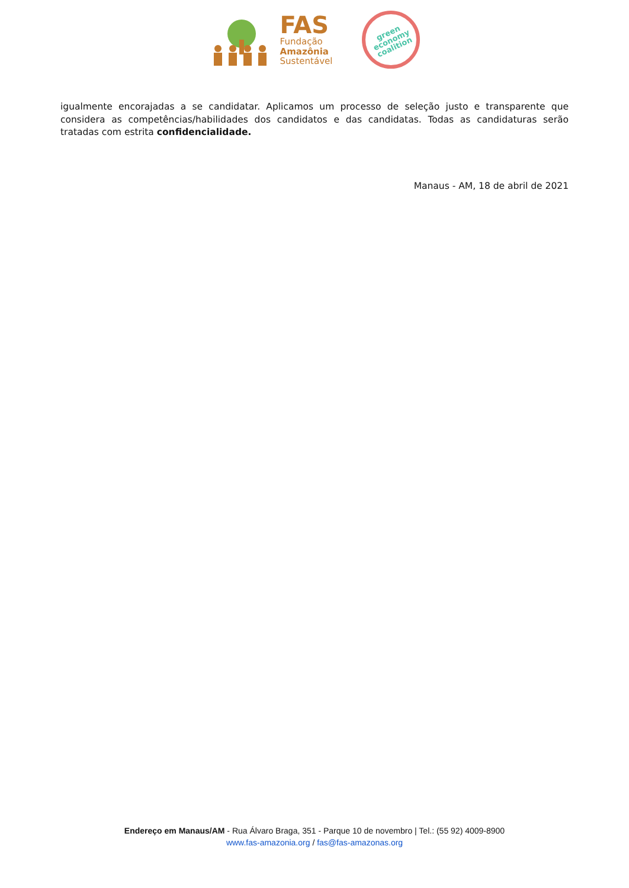FAS
Fundação
Amazônia
Sustentável
green
economy
coalition
igualmente encorajadas a se candidatar. Aplicamos um processo de seleção justo e transparente que considera as competências/habilidades dos candidatos e das candidatas. Todas as candidaturas serão tratadas com estrita confidencialidade.
Manaus - AM, 18 de abril de 2021
Endereço em Manaus/AM - Rua Álvaro Braga, 351 - Parque 10 de novembro | Tel.: (55 92) 4009-8900
www.fas-amazonia.org / fas@fas-amazonas.org